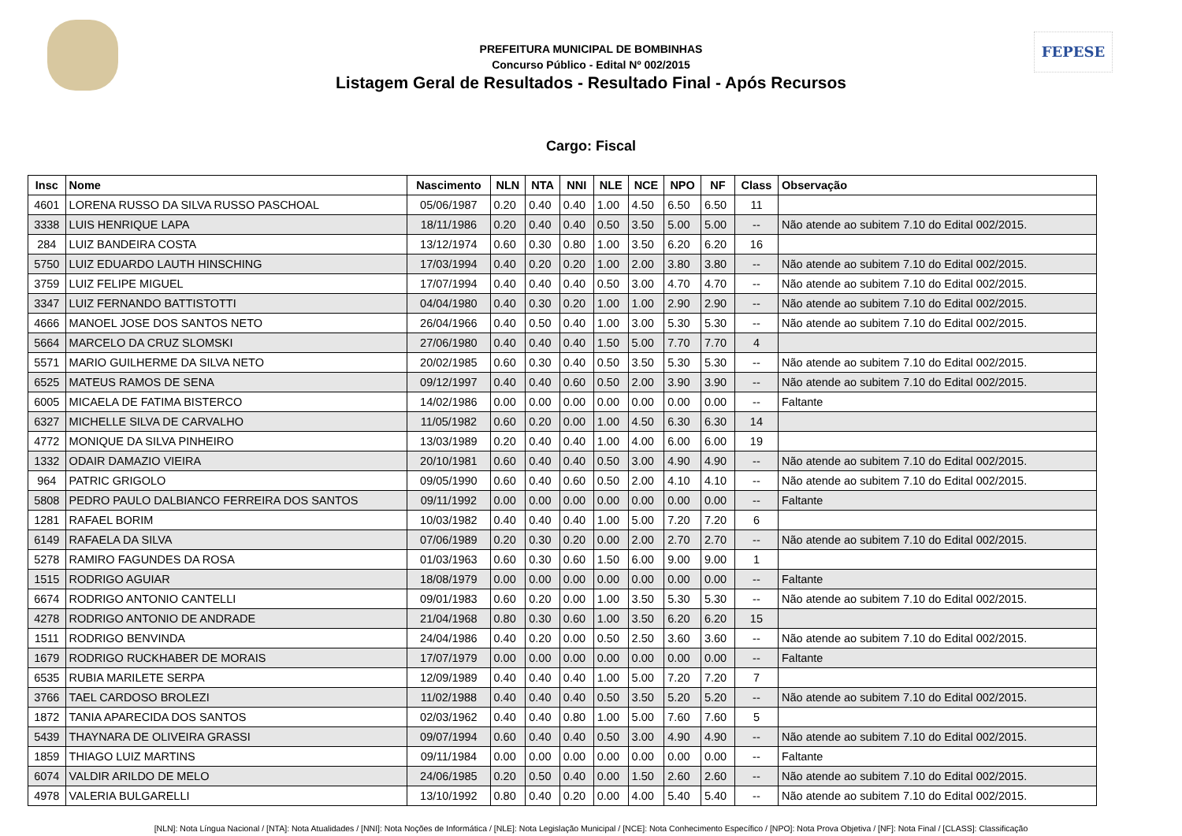FEPESE
PREFEITURA MUNICIPAL DE BOMBINHAS
Concurso Público - Edital Nº 002/2015
Listagem Geral de Resultados - Resultado Final - Após Recursos
Cargo: Fiscal
| Insc | Nome | Nascimento | NLN | NTA | NNI | NLE | NCE | NPO | NF | Class | Observação |
| --- | --- | --- | --- | --- | --- | --- | --- | --- | --- | --- | --- |
| 4601 | LORENA RUSSO DA SILVA RUSSO PASCHOAL | 05/06/1987 | 0.20 | 0.40 | 0.40 | 1.00 | 4.50 | 6.50 | 6.50 | 11 | |
| 3338 | LUIS HENRIQUE LAPA | 18/11/1986 | 0.20 | 0.40 | 0.40 | 0.50 | 3.50 | 5.00 | 5.00 | -- | Não atende ao subitem 7.10 do Edital 002/2015. |
| 284 | LUIZ BANDEIRA COSTA | 13/12/1974 | 0.60 | 0.30 | 0.80 | 1.00 | 3.50 | 6.20 | 6.20 | 16 | |
| 5750 | LUIZ EDUARDO LAUTH HINSCHING | 17/03/1994 | 0.40 | 0.20 | 0.20 | 1.00 | 2.00 | 3.80 | 3.80 | -- | Não atende ao subitem 7.10 do Edital 002/2015. |
| 3759 | LUIZ FELIPE MIGUEL | 17/07/1994 | 0.40 | 0.40 | 0.40 | 0.50 | 3.00 | 4.70 | 4.70 | -- | Não atende ao subitem 7.10 do Edital 002/2015. |
| 3347 | LUIZ FERNANDO BATTISTOTTI | 04/04/1980 | 0.40 | 0.30 | 0.20 | 1.00 | 1.00 | 2.90 | 2.90 | -- | Não atende ao subitem 7.10 do Edital 002/2015. |
| 4666 | MANOEL JOSE DOS SANTOS NETO | 26/04/1966 | 0.40 | 0.50 | 0.40 | 1.00 | 3.00 | 5.30 | 5.30 | -- | Não atende ao subitem 7.10 do Edital 002/2015. |
| 5664 | MARCELO DA CRUZ SLOMSKI | 27/06/1980 | 0.40 | 0.40 | 0.40 | 1.50 | 5.00 | 7.70 | 7.70 | 4 | |
| 5571 | MARIO GUILHERME DA SILVA NETO | 20/02/1985 | 0.60 | 0.30 | 0.40 | 0.50 | 3.50 | 5.30 | 5.30 | -- | Não atende ao subitem 7.10 do Edital 002/2015. |
| 6525 | MATEUS RAMOS DE SENA | 09/12/1997 | 0.40 | 0.40 | 0.60 | 0.50 | 2.00 | 3.90 | 3.90 | -- | Não atende ao subitem 7.10 do Edital 002/2015. |
| 6005 | MICAELA DE FATIMA BISTERCO | 14/02/1986 | 0.00 | 0.00 | 0.00 | 0.00 | 0.00 | 0.00 | 0.00 | -- | Faltante |
| 6327 | MICHELLE SILVA DE CARVALHO | 11/05/1982 | 0.60 | 0.20 | 0.00 | 1.00 | 4.50 | 6.30 | 6.30 | 14 | |
| 4772 | MONIQUE DA SILVA PINHEIRO | 13/03/1989 | 0.20 | 0.40 | 0.40 | 1.00 | 4.00 | 6.00 | 6.00 | 19 | |
| 1332 | ODAIR DAMAZIO VIEIRA | 20/10/1981 | 0.60 | 0.40 | 0.40 | 0.50 | 3.00 | 4.90 | 4.90 | -- | Não atende ao subitem 7.10 do Edital 002/2015. |
| 964 | PATRIC GRIGOLO | 09/05/1990 | 0.60 | 0.40 | 0.60 | 0.50 | 2.00 | 4.10 | 4.10 | -- | Não atende ao subitem 7.10 do Edital 002/2015. |
| 5808 | PEDRO PAULO DALBIANCO FERREIRA DOS SANTOS | 09/11/1992 | 0.00 | 0.00 | 0.00 | 0.00 | 0.00 | 0.00 | 0.00 | -- | Faltante |
| 1281 | RAFAEL BORIM | 10/03/1982 | 0.40 | 0.40 | 0.40 | 1.00 | 5.00 | 7.20 | 7.20 | 6 | |
| 6149 | RAFAELA DA SILVA | 07/06/1989 | 0.20 | 0.30 | 0.20 | 0.00 | 2.00 | 2.70 | 2.70 | -- | Não atende ao subitem 7.10 do Edital 002/2015. |
| 5278 | RAMIRO FAGUNDES DA ROSA | 01/03/1963 | 0.60 | 0.30 | 0.60 | 1.50 | 6.00 | 9.00 | 9.00 | 1 | |
| 1515 | RODRIGO AGUIAR | 18/08/1979 | 0.00 | 0.00 | 0.00 | 0.00 | 0.00 | 0.00 | 0.00 | -- | Faltante |
| 6674 | RODRIGO ANTONIO CANTELLI | 09/01/1983 | 0.60 | 0.20 | 0.00 | 1.00 | 3.50 | 5.30 | 5.30 | -- | Não atende ao subitem 7.10 do Edital 002/2015. |
| 4278 | RODRIGO ANTONIO DE ANDRADE | 21/04/1968 | 0.80 | 0.30 | 0.60 | 1.00 | 3.50 | 6.20 | 6.20 | 15 | |
| 1511 | RODRIGO BENVINDA | 24/04/1986 | 0.40 | 0.20 | 0.00 | 0.50 | 2.50 | 3.60 | 3.60 | -- | Não atende ao subitem 7.10 do Edital 002/2015. |
| 1679 | RODRIGO RUCKHABER DE MORAIS | 17/07/1979 | 0.00 | 0.00 | 0.00 | 0.00 | 0.00 | 0.00 | 0.00 | -- | Faltante |
| 6535 | RUBIA MARILETE SERPA | 12/09/1989 | 0.40 | 0.40 | 0.40 | 1.00 | 5.00 | 7.20 | 7.20 | 7 | |
| 3766 | TAEL CARDOSO BROLEZI | 11/02/1988 | 0.40 | 0.40 | 0.40 | 0.50 | 3.50 | 5.20 | 5.20 | -- | Não atende ao subitem 7.10 do Edital 002/2015. |
| 1872 | TANIA APARECIDA DOS SANTOS | 02/03/1962 | 0.40 | 0.40 | 0.80 | 1.00 | 5.00 | 7.60 | 7.60 | 5 | |
| 5439 | THAYNARA DE OLIVEIRA GRASSI | 09/07/1994 | 0.60 | 0.40 | 0.40 | 0.50 | 3.00 | 4.90 | 4.90 | -- | Não atende ao subitem 7.10 do Edital 002/2015. |
| 1859 | THIAGO LUIZ MARTINS | 09/11/1984 | 0.00 | 0.00 | 0.00 | 0.00 | 0.00 | 0.00 | 0.00 | -- | Faltante |
| 6074 | VALDIR ARILDO DE MELO | 24/06/1985 | 0.20 | 0.50 | 0.40 | 0.00 | 1.50 | 2.60 | 2.60 | -- | Não atende ao subitem 7.10 do Edital 002/2015. |
| 4978 | VALERIA BULGARELLI | 13/10/1992 | 0.80 | 0.40 | 0.20 | 0.00 | 4.00 | 5.40 | 5.40 | -- | Não atende ao subitem 7.10 do Edital 002/2015. |
[NLN]: Nota Língua Nacional / [NTA]: Nota Atualidades / [NNI]: Nota Noções de Informática / [NLE]: Nota Legislação Municipal / [NCE]: Nota Conhecimento Específico / [NPO]: Nota Prova Objetiva / [NF]: Nota Final / [CLASS]: Classificação